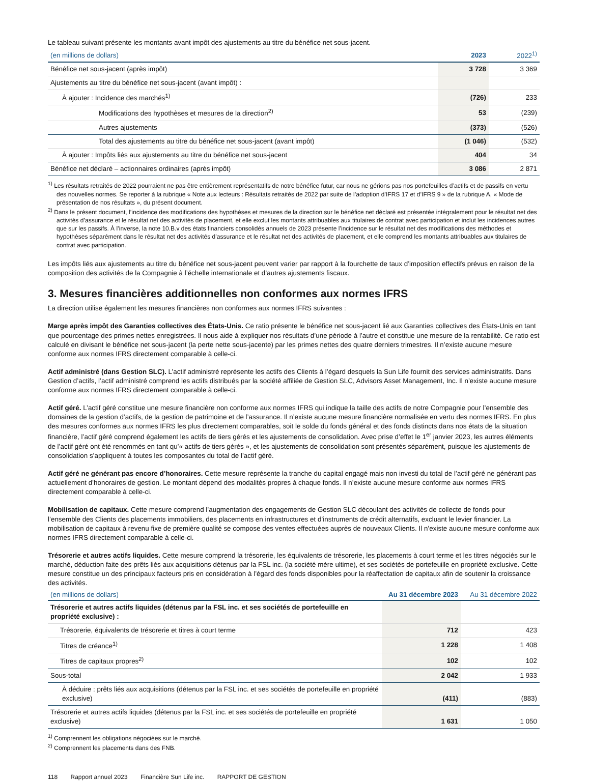Le tableau suivant présente les montants avant impôt des ajustements au titre du bénéfice net sous-jacent.
| (en millions de dollars) | 2023 | 2022<sup>1)</sup> |
| --- | --- | --- |
| Bénéfice net sous-jacent (après impôt) | 3 728 | 3 369 |
| Ajustements au titre du bénéfice net sous-jacent (avant impôt) : | | |
| À ajouter : Incidence des marchés<sup>1)</sup> | (726) | 233 |
| Modifications des hypothèses et mesures de la direction<sup>2)</sup> | 53 | (239) |
| Autres ajustements | (373) | (526) |
| Total des ajustements au titre du bénéfice net sous-jacent (avant impôt) | (1 046) | (532) |
| À ajouter : Impôts liés aux ajustements au titre du bénéfice net sous-jacent | 404 | 34 |
| Bénéfice net déclaré – actionnaires ordinaires (après impôt) | 3 086 | 2 871 |
<sup>1)</sup> Les résultats retraités de 2022 pourraient ne pas être entièrement représentatifs de notre bénéfice futur, car nous ne gérions pas nos portefeuilles d’actifs et de passifs en vertu des nouvelles normes. Se reporter à la rubrique « Note aux lecteurs : Résultats retraités de 2022 par suite de l’adoption d’IFRS 17 et d’IFRS 9 » de la rubrique A, « Mode de présentation de nos résultats », du présent document.
<sup>2)</sup> Dans le présent document, l’incidence des modifications des hypothèses et mesures de la direction sur le bénéfice net déclaré est présentée intégralement pour le résultat net des activités d’assurance et le résultat net des activités de placement, et elle exclut les montants attribuables aux titulaires de contrat avec participation et inclut les incidences autres que sur les passifs. À l’inverse, la note 10.B.v des états financiers consolidés annuels de 2023 présente l’incidence sur le résultat net des modifications des méthodes et hypothèses séparément dans le résultat net des activités d’assurance et le résultat net des activités de placement, et elle comprend les montants attribuables aux titulaires de contrat avec participation.
Les impôts liés aux ajustements au titre du bénéfice net sous-jacent peuvent varier par rapport à la fourchette de taux d’imposition effectifs prévus en raison de la composition des activités de la Compagnie à l’échelle internationale et d’autres ajustements fiscaux.
3. Mesures financières additionnelles non conformes aux normes IFRS
La direction utilise également les mesures financières non conformes aux normes IFRS suivantes :
Marge après impôt des Garanties collectives des États-Unis. Ce ratio présente le bénéfice net sous-jacent lié aux Garanties collectives des États-Unis en tant que pourcentage des primes nettes enregistrées. Il nous aide à expliquer nos résultats d’une période à l’autre et constitue une mesure de la rentabilité. Ce ratio est calculé en divisant le bénéfice net sous-jacent (la perte nette sous-jacente) par les primes nettes des quatre derniers trimestres. Il n’existe aucune mesure conforme aux normes IFRS directement comparable à celle-ci.
Actif administré (dans Gestion SLC). L’actif administré représente les actifs des Clients à l’égard desquels la Sun Life fournit des services administratifs. Dans Gestion d’actifs, l’actif administré comprend les actifs distribués par la société affiliée de Gestion SLC, Advisors Asset Management, Inc. Il n’existe aucune mesure conforme aux normes IFRS directement comparable à celle-ci.
Actif géré. L’actif géré constitue une mesure financière non conforme aux normes IFRS qui indique la taille des actifs de notre Compagnie pour l’ensemble des domaines de la gestion d’actifs, de la gestion de patrimoine et de l’assurance. Il n’existe aucune mesure financière normalisée en vertu des normes IFRS. En plus des mesures conformes aux normes IFRS les plus directement comparables, soit le solde du fonds général et des fonds distincts dans nos états de la situation financière, l’actif géré comprend également les actifs de tiers gérés et les ajustements de consolidation. Avec prise d’effet le 1<sup>er</sup> janvier 2023, les autres éléments de l’actif géré ont été renommés en tant qu’« actifs de tiers gérés », et les ajustements de consolidation sont présentés séparément, puisque les ajustements de consolidation s’appliquent à toutes les composantes du total de l’actif géré.
Actif géré ne générant pas encore d’honoraires. Cette mesure représente la tranche du capital engagé mais non investi du total de l’actif géré ne générant pas actuellement d’honoraires de gestion. Le montant dépend des modalités propres à chaque fonds. Il n’existe aucune mesure conforme aux normes IFRS directement comparable à celle-ci.
Mobilisation de capitaux. Cette mesure comprend l’augmentation des engagements de Gestion SLC découlant des activités de collecte de fonds pour l’ensemble des Clients des placements immobiliers, des placements en infrastructures et d’instruments de crédit alternatifs, excluant le levier financier. La mobilisation de capitaux à revenu fixe de première qualité se compose des ventes effectuées auprès de nouveaux Clients. Il n’existe aucune mesure conforme aux normes IFRS directement comparable à celle-ci.
Trésorerie et autres actifs liquides. Cette mesure comprend la trésorerie, les équivalents de trésorerie, les placements à court terme et les titres négociés sur le marché, déduction faite des prêts liés aux acquisitions détenus par la FSL inc. (la société mère ultime), et ses sociétés de portefeuille en propriété exclusive. Cette mesure constitue un des principaux facteurs pris en considération à l’égard des fonds disponibles pour la réaffectation de capitaux afin de soutenir la croissance des activités.
| (en millions de dollars) | Au 31 décembre 2023 | Au 31 décembre 2022 |
| --- | --- | --- |
| Trésorerie et autres actifs liquides (détenus par la FSL inc. et ses sociétés de portefeuille en propriété exclusive) : | | |
| Trésorerie, équivalents de trésorerie et titres à court terme | 712 | 423 |
| Titres de créance<sup>1)</sup> | 1 228 | 1 408 |
| Titres de capitaux propres<sup>2)</sup> | 102 | 102 |
| Sous-total | 2 042 | 1 933 |
| À déduire : prêts liés aux acquisitions (détenus par la FSL inc. et ses sociétés de portefeuille en propriété exclusive) | (411) | (883) |
| Trésorerie et autres actifs liquides (détenus par la FSL inc. et ses sociétés de portefeuille en propriété exclusive) | 1 631 | 1 050 |
<sup>1)</sup> Comprennent les obligations négociées sur le marché.
<sup>2)</sup> Comprennent les placements dans des FNB.
118 Rapport annuel 2023 Financière Sun Life inc. RAPPORT DE GESTION